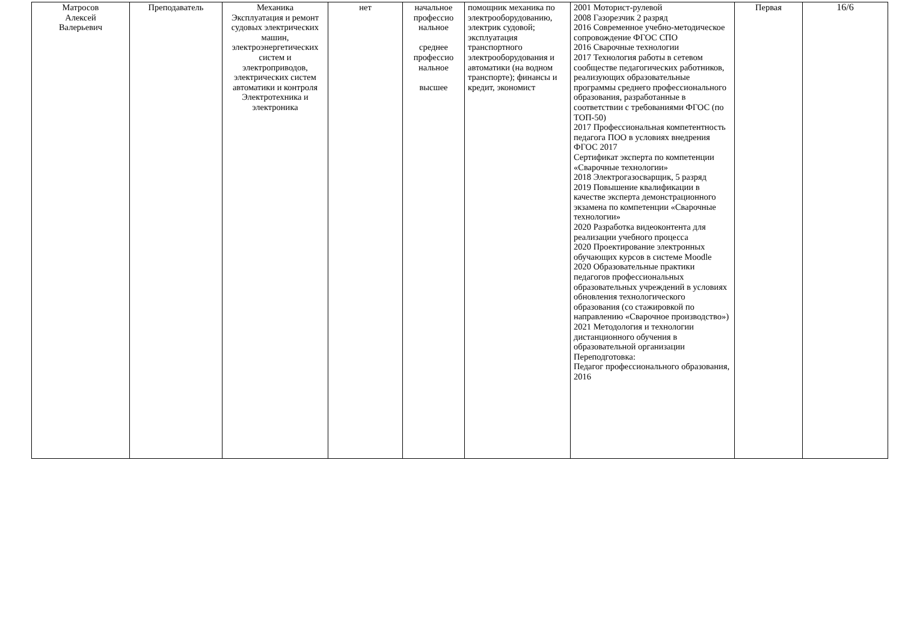| Матросов Алексей Валерьевич | Преподаватель | Механика Эксплуатация и ремонт судовых электрических машин, электроэнергетических систем и электроприводов, электрических систем автоматики и контроля Электротехника и электроника | нет | начальное профессио нальное среднее профессио нальное высшее | помощник механика по электрооборудованию, электрик судовой; эксплуатация транспортного электрооборудования и автоматики (на водном транспорте); финансы и кредит, экономист | 2001 Моторист-рулевой 2008 Газорезчик 2 разряд 2016 Современное учебно-методическое сопровождение ФГОС СПО 2016 Сварочные технологии 2017 Технология работы в сетевом сообществе педагогических работников, реализующих образовательные программы среднего профессионального образования, разработанные в соответствии с требованиями ФГОС (по ТОП-50) 2017 Профессиональная компетентность педагога ПОО в условиях внедрения ФГОС 2017 Сертификат эксперта по компетенции «Сварочные технологии» 2018 Электрогазосварщик, 5 разряд 2019 Повышение квалификации в качестве эксперта демонстрационного экзамена по компетенции «Сварочные технологии» 2020 Разработка видеоконтента для реализации учебного процесса 2020 Проектирование электронных обучающих курсов в системе Moodle 2020 Образовательные практики педагогов профессиональных образовательных учреждений в условиях обновления технологического образования (со стажировкой по направлению «Сварочное производство») 2021 Методология и технологии дистанционного обучения в образовательной организации Переподготовка: Педагог профессионального образования, 2016 | Первая | 16/6 |